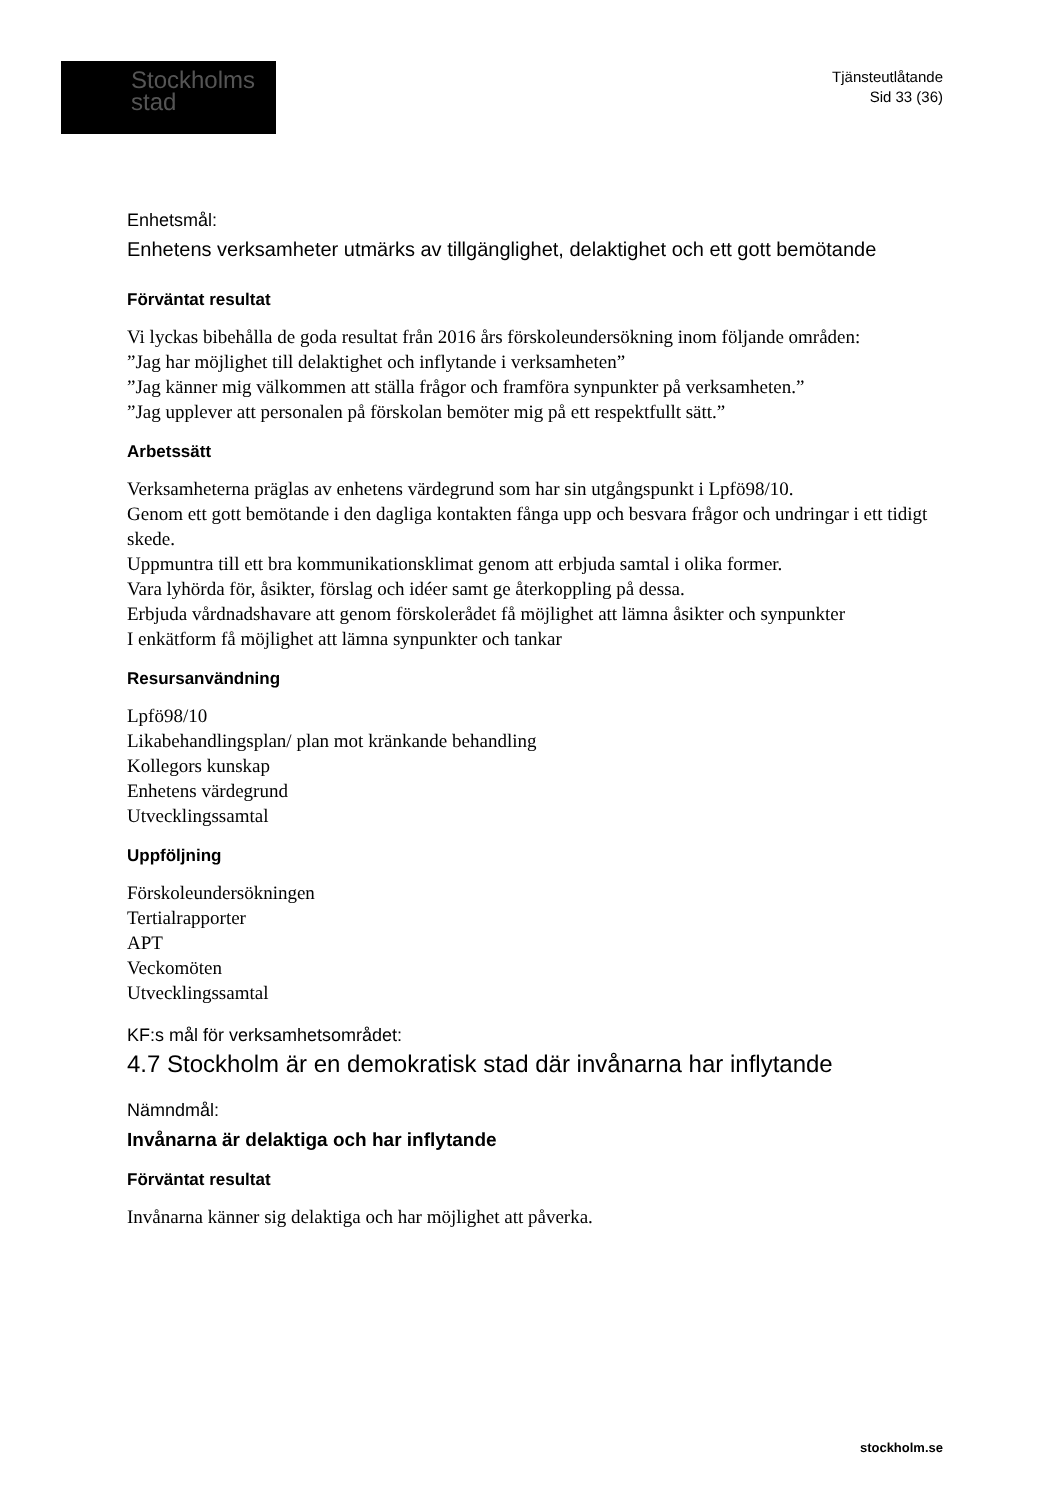Stockholms
stad
Tjänsteutlåtande
Sid 33 (36)
Enhetsmål:
Enhetens verksamheter utmärks av tillgänglighet, delaktighet och ett gott bemötande
Förväntat resultat
Vi lyckas bibehålla de goda resultat från 2016 års förskoleundersökning inom följande områden:
”Jag har möjlighet till delaktighet och inflytande i verksamheten”
”Jag känner mig välkommen att ställa frågor och framföra synpunkter på verksamheten.”
”Jag upplever att personalen på förskolan bemöter mig på ett respektfullt sätt.”
Arbetssätt
Verksamheterna präglas av enhetens värdegrund som har sin utgångspunkt i Lpfö98/10.
Genom ett gott bemötande i den dagliga kontakten fånga upp och besvara frågor och undringar i ett tidigt skede.
Uppmuntra till ett bra kommunikationsklimat genom att erbjuda samtal i olika former.
Vara lyhörda för, åsikter, förslag och idéer samt ge återkoppling på dessa.
Erbjuda vårdnadshavare att genom förskolerådet få möjlighet att lämna åsikter och synpunkter
I enkätform få möjlighet att lämna synpunkter och tankar
Resursanvändning
Lpfö98/10
Likabehandlingsplan/ plan mot kränkande behandling
Kollegors kunskap
Enhetens värdegrund
Utvecklingssamtal
Uppföljning
Förskoleundersökningen
Tertialrapporter
APT
Veckomöten
Utvecklingssamtal
KF:s mål för verksamhetsområdet:
4.7 Stockholm är en demokratisk stad där invånarna har inflytande
Nämndmål:
Invånarna är delaktiga och har inflytande
Förväntat resultat
Invånarna känner sig delaktiga och har möjlighet att påverka.
stockholm.se